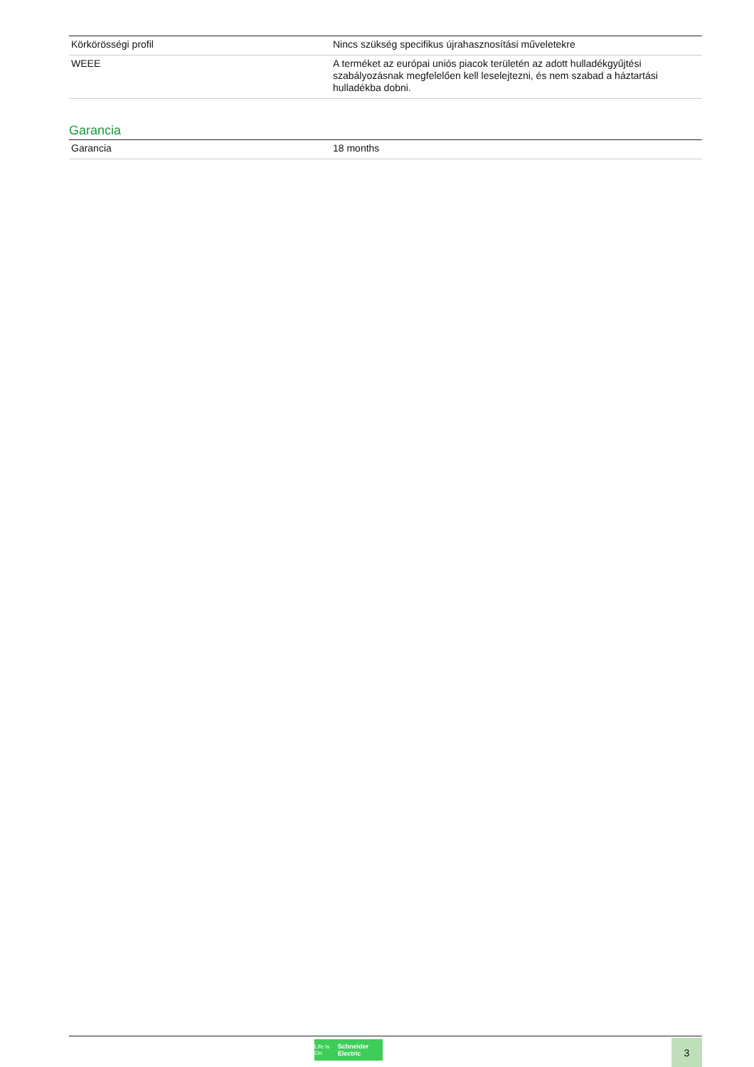| Körkörösségi profil | Nincs szükség specifikus újrahasznosítási műveletekre |
| WEEE | A terméket az európai uniós piacok területén az adott hulladékgyűjtési szabályozásnak megfelelően kell leselejtezni, és nem szabad a háztartási hulladékba dobni. |
Garancia
| Garancia | 18 months |
Life Is On Schneider Electric
3